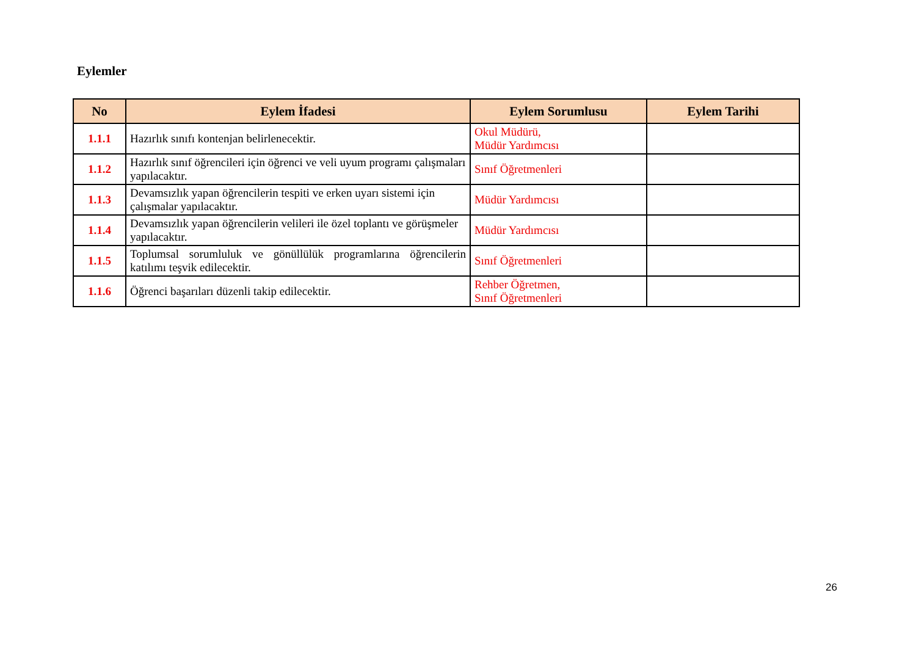Eylemler
| No | Eylem İfadesi | Eylem Sorumlusu | Eylem Tarihi |
| --- | --- | --- | --- |
| 1.1.1 | Hazırlık sınıfı kontenjan belirlenecektir. | Okul Müdürü, Müdür Yardımcısı | |
| 1.1.2 | Hazırlık sınıf öğrencileri için öğrenci ve veli uyum programı çalışmaları yapılacaktır. | Sınıf Öğretmenleri | |
| 1.1.3 | Devamsızlık yapan öğrencilerin tespiti ve erken uyarı sistemi için çalışmalar yapılacaktır. | Müdür Yardımcısı | |
| 1.1.4 | Devamsızlık yapan öğrencilerin velileri ile özel toplantı ve görüşmeler yapılacaktır. | Müdür Yardımcısı | |
| 1.1.5 | Toplumsal sorumluluk ve gönüllülük programlarına öğrencilerin katılımı teşvik edilecektir. | Sınıf Öğretmenleri | |
| 1.1.6 | Öğrenci başarıları düzenli takip edilecektir. | Rehber Öğretmen, Sınıf Öğretmenleri | |
26